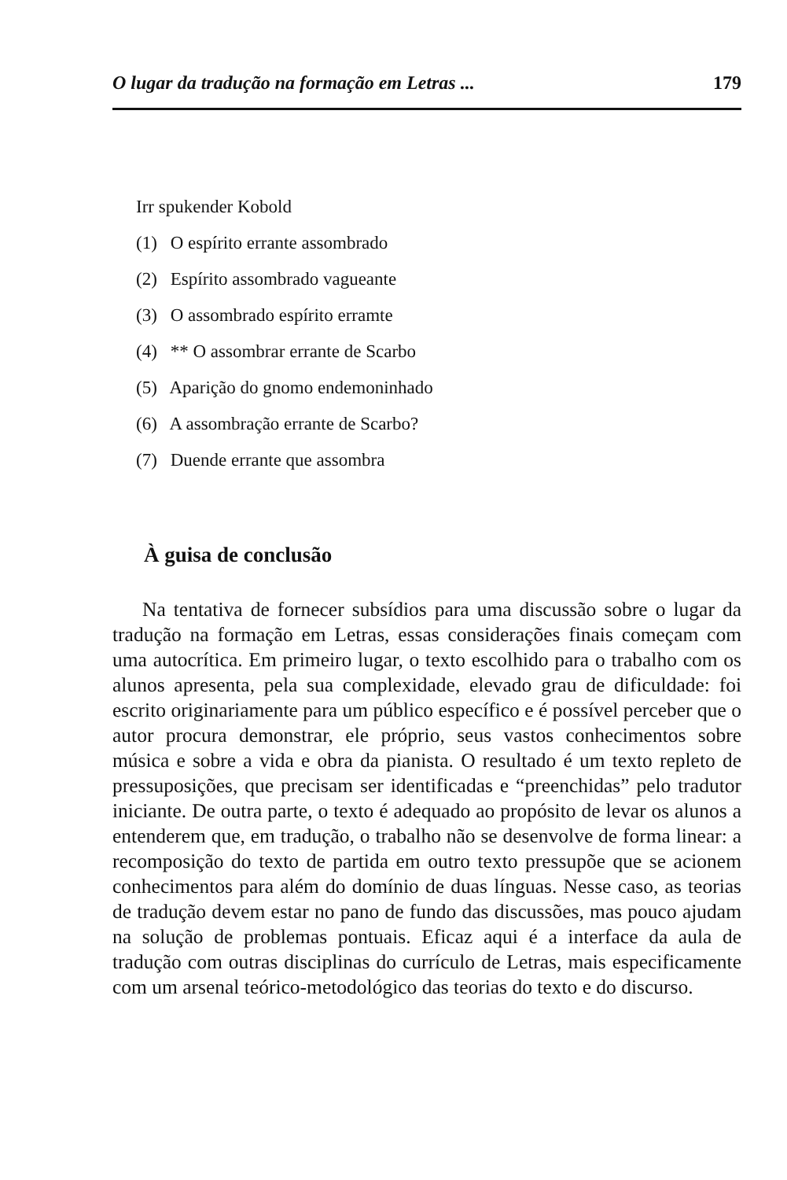O lugar da tradução na formação em Letras ... 179
Irr spukender Kobold
(1) O espírito errante assombrado
(2) Espírito assombrado vagueante
(3) O assombrado espírito erramte
(4) ** O assombrar errante de Scarbo
(5) Aparição do gnomo endemoninhado
(6) A assombração errante de Scarbo?
(7) Duende errante que assombra
À guisa de conclusão
Na tentativa de fornecer subsídios para uma discussão sobre o lugar da tradução na formação em Letras, essas considerações finais começam com uma autocrítica. Em primeiro lugar, o texto escolhido para o trabalho com os alunos apresenta, pela sua complexidade, elevado grau de dificuldade: foi escrito originariamente para um público específico e é possível perceber que o autor procura demonstrar, ele próprio, seus vastos conhecimentos sobre música e sobre a vida e obra da pianista. O resultado é um texto repleto de pressuposições, que precisam ser identificadas e “preenchidas” pelo tradutor iniciante. De outra parte, o texto é adequado ao propósito de levar os alunos a entenderem que, em tradução, o trabalho não se desenvolve de forma linear: a recomposição do texto de partida em outro texto pressupõe que se acionem conhecimentos para além do domínio de duas línguas. Nesse caso, as teorias de tradução devem estar no pano de fundo das discussões, mas pouco ajudam na solução de problemas pontuais. Eficaz aqui é a interface da aula de tradução com outras disciplinas do currículo de Letras, mais especificamente com um arsenal teórico-metodológico das teorias do texto e do discurso.